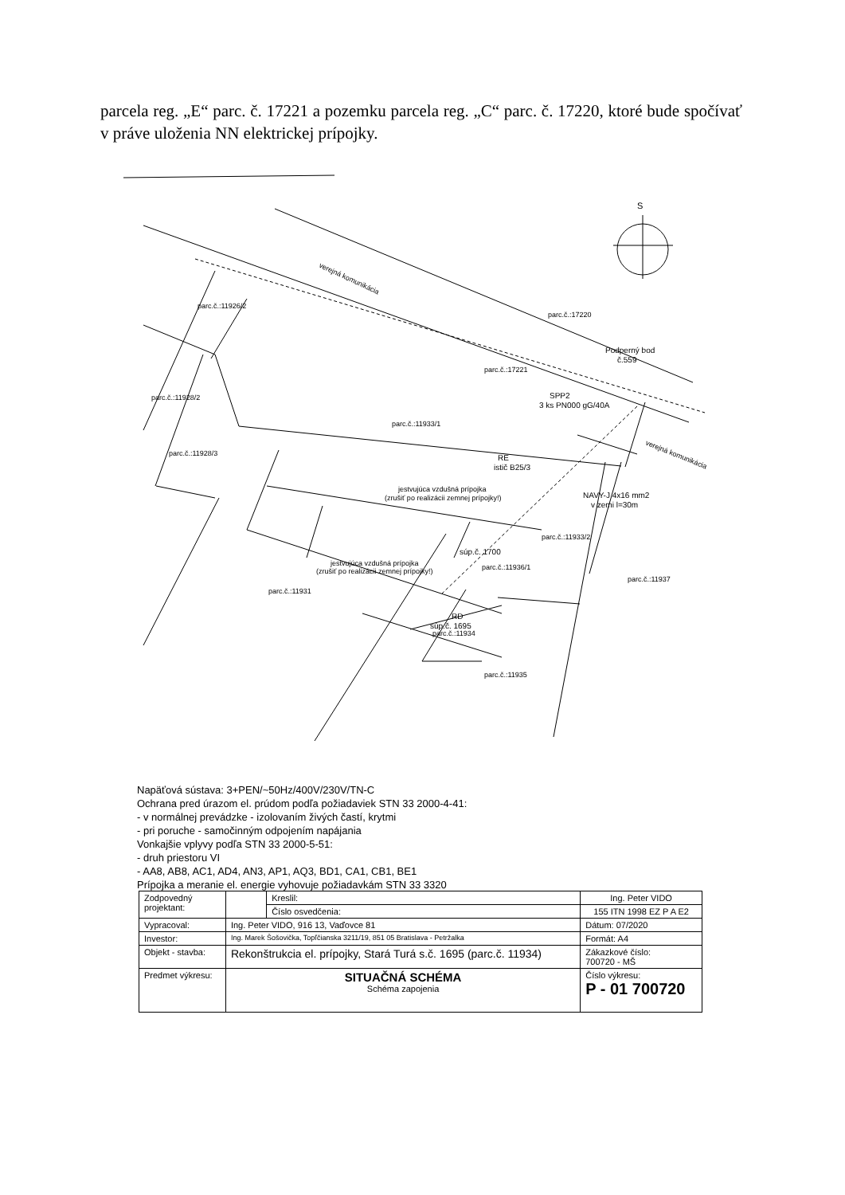parcela reg. „E“ parc. č. 17221 a pozemku parcela reg. „C“ parc. č. 17220, ktoré bude spočívať v práve uloženia NN elektrickej prípojky.
S
verejná komunikácia
parc.č.:11926/2
parc.č.:17220
Podperný bod
č.559
parc.č.:17221
parc.č.:11928/2
SPP2
3 ks PN000 gG/40A
parc.č.:11933/1
verejná komunikácia
parc.č.:11928/3
RE
istič B25/3
jestvujúca vzdušná prípojka
(zrušiť po realizácii zemnej prípojky!)
NAVY-J 4x16 mm2
v zemi l=30m
parc.č.:11933/2
súp.č. 1700
jestvujúca vzdušná prípojka
(zrušiť po realizácii zemnej prípojky!)
parc.č.:11936/1
parc.č.:11937
parc.č.:11931
RD
súp.č. 1695
parc.č.:11934
parc.č.:11935
Napäťová sústava: 3+PEN/~50Hz/400V/230V/TN-C
Ochrana pred úrazom el. prúdom podľa požiadaviek STN 33 2000-4-41:
- v normálnej prevádzke - izolovaním živých častí, krytmi
- pri poruche - samočinným odpojením napájania
Vonkajšie vplyvy podľa STN 33 2000-5-51:
- druh priestoru VI
- AA8, AB8, AC1, AD4, AN3, AP1, AQ3, BD1, CA1, CB1, BE1
Prípojka a meranie el. energie vyhovuje požiadavkám STN 33 3320
| Zodpovedný projektant: | | Kreslil: | Ing. Peter VIDO |
| | | Číslo osvedčenia: | 155 ITN 1998 EZ P A E2 |
| Vypracoval: | Ing. Peter VIDO, 916 13, Vaďovce 81 | | Dátum: 07/2020 |
| Investor: | Ing. Marek Šošovička, Topľčianska 3211/19, 851 05 Bratislava - Petržalka | | Formát: A4 |
| Objekt - stavba: | Rekonštrukcia el. prípojky, Stará Turá s.č. 1695 (parc.č. 11934) | | Zákazkové číslo: 700720 - MŠ |
| Predmet výkresu: | SITUAČNÁ SCHÉMA Schéma zapojenia | | Číslo výkresu: P - 01 700720 |